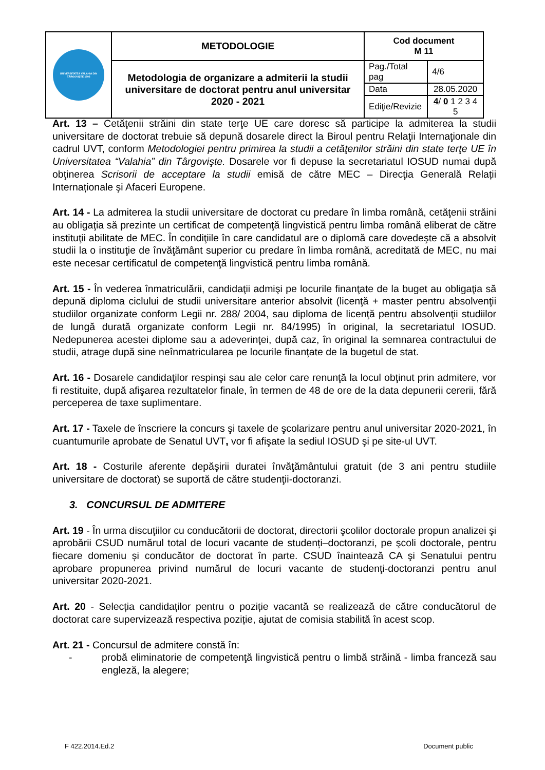| UNIVERSITATEA VALAHIA DIN TÂRGOVIŞTE 1992 | METODOLOGIE | Cod document M 11 | |
| | Metodologia de organizare a admiterii la studii universitare de doctorat pentru anul universitar 2020 - 2021 | Pag./Total pag | 4/6 |
| | | Data | 28.05.2020 |
| | | Ediţie/Revizie | 4 / 0 1 2 3 4 5 |
Art. 13 – Cetăţenii străini din state terţe UE care doresc să participe la admiterea la studii universitare de doctorat trebuie să depună dosarele direct la Biroul pentru Relaţii Internaţionale din cadrul UVT, conform Metodologiei pentru primirea la studii a cetăţenilor străini din state terţe UE în Universitatea “Valahia” din Târgovişte. Dosarele vor fi depuse la secretariatul IOSUD numai după obţinerea Scrisorii de acceptare la studii emisă de către MEC – Direcţia Generală Relații Internaționale şi Afaceri Europene.
Art. 14 - La admiterea la studii universitare de doctorat cu predare în limba română, cetăţenii străini au obligaţia să prezinte un certificat de competenţă lingvistică pentru limba română eliberat de către instituţii abilitate de MEC. În condiţiile în care candidatul are o diplomă care dovedeşte că a absolvit studii la o instituţie de învăţământ superior cu predare în limba română, acreditată de MEC, nu mai este necesar certificatul de competenţă lingvistică pentru limba română.
Art. 15 - În vederea înmatriculării, candidaţii admişi pe locurile finanţate de la buget au obligaţia să depună diploma ciclului de studii universitare anterior absolvit (licenţă + master pentru absolvenţii studiilor organizate conform Legii nr. 288/ 2004, sau diploma de licenţă pentru absolvenţii studiilor de lungă durată organizate conform Legii nr. 84/1995) în original, la secretariatul IOSUD. Nedepunerea acestei diplome sau a adeverinţei, după caz, în original la semnarea contractului de studii, atrage după sine neînmatricularea pe locurile finanţate de la bugetul de stat.
Art. 16 - Dosarele candidaţilor respinşi sau ale celor care renunţă la locul obţinut prin admitere, vor fi restituite, după afişarea rezultatelor finale, în termen de 48 de ore de la data depunerii cererii, fără perceperea de taxe suplimentare.
Art. 17 - Taxele de înscriere la concurs şi taxele de şcolarizare pentru anul universitar 2020-2021, în cuantumurile aprobate de Senatul UVT, vor fi afişate la sediul IOSUD şi pe site-ul UVT.
Art. 18 - Costurile aferente depăşirii duratei învăţământului gratuit (de 3 ani pentru studiile universitare de doctorat) se suportă de către studenţii-doctoranzi.
3. CONCURSUL DE ADMITERE
Art. 19 - În urma discuţiilor cu conducătorii de doctorat, directorii şcolilor doctorale propun analizei şi aprobării CSUD numărul total de locuri vacante de studenți–doctoranzi, pe şcoli doctorale, pentru fiecare domeniu și conducător de doctorat în parte. CSUD înaintează CA şi Senatului pentru aprobare propunerea privind numărul de locuri vacante de studenţi-doctoranzi pentru anul universitar 2020-2021.
Art. 20 - Selecția candidaților pentru o poziție vacantă se realizează de către conducătorul de doctorat care supervizează respectiva poziție, ajutat de comisia stabilită în acest scop.
Art. 21 - Concursul de admitere constă în:
- probă eliminatorie de competenţă lingvistică pentru o limbă străină - limba franceză sau engleză, la alegere;
F 422.2014.Ed.2 Document public